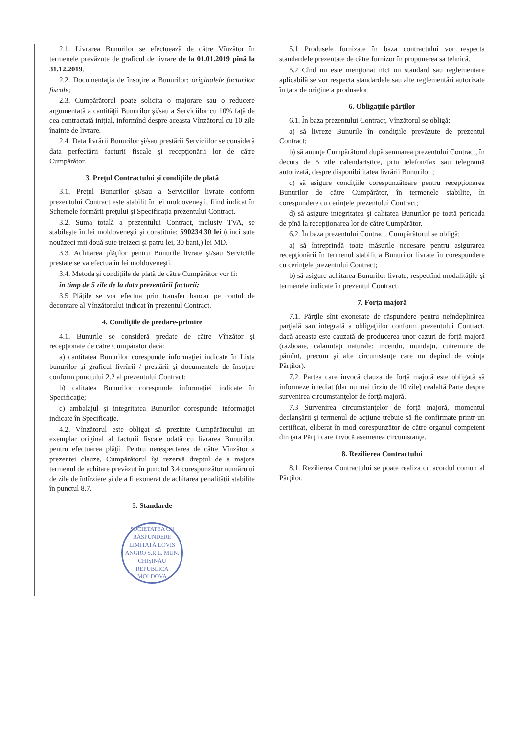2.1. Livrarea Bunurilor se efectuează de către Vînzător în termenele prevăzute de graficul de livrare de la 01.01.2019 pînă la 31.12.2019.
2.2. Documentaţia de însoţire a Bunurilor: originalele facturilor fiscale;
2.3. Cumpărătorul poate solicita o majorare sau o reducere argumentată a cantităţii Bunurilor şi/sau a Serviciilor cu 10% faţă de cea contractată iniţial, informînd despre aceasta Vînzătorul cu 10 zile înainte de livrare.
2.4. Data livrării Bunurilor şi/sau prestării Serviciilor se consideră data perfectării facturii fiscale şi recepţionării lor de către Cumpărător.
3. Preţul Contractului şi condiţiile de plată
3.1. Preţul Bunurilor şi/sau a Serviciilor livrate conform prezentului Contract este stabilit în lei moldoveneşti, fiind indicat în Schemele formării preţului şi Specificaţia prezentului Contract.
3.2. Suma totală a prezentului Contract, inclusiv TVA, se stabileşte în lei moldoveneşti şi constituie: 590234.30 lei (cinci sute nouăzeci mii două sute treizeci şi patru lei, 30 bani,) lei MD.
3.3. Achitarea plăţilor pentru Bunurile livrate şi/sau Serviciile prestate se va efectua în lei moldoveneşti.
3.4. Metoda şi condiţiile de plată de către Cumpărător vor fi:
în timp de 5 zile de la data prezentării facturii;
3.5 Plăţile se vor efectua prin transfer bancar pe contul de decontare al Vînzătorului indicat în prezentul Contract.
4. Condiţiile de predare-primire
4.1. Bunurile se consideră predate de către Vînzător şi recepţionate de către Cumpărător dacă:
a) cantitatea Bunurilor corespunde informaţiei indicate în Lista bunurilor şi graficul livrării / prestării şi documentele de însoţire conform punctului 2.2 al prezentului Contract;
b) calitatea Bunurilor corespunde informaţiei indicate în Specificaţie;
c) ambalajul şi integritatea Bunurilor corespunde informaţiei indicate în Specificaţie.
4.2. Vînzătorul este obligat să prezinte Cumpărătorului un exemplar original al facturii fiscale odată cu livrarea Bunurilor, pentru efectuarea plăţii. Pentru nerespectarea de către Vînzător a prezentei clauze, Cumpărătorul îşi rezervă dreptul de a majora termenul de achitare prevăzut în punctul 3.4 corespunzător numărului de zile de întîrziere şi de a fi exonerat de achitarea penalităţii stabilite în punctul 8.7.
5. Standarde
SOCIETATEA CU RĂSPUNDERE LIMITATĂ LOVIS ANGRO S.R.L. MUN. CHIŞINĂU REPUBLICA MOLDOVA
5.1 Produsele furnizate în baza contractului vor respecta standardele prezentate de către furnizor în propunerea sa tehnică.
5.2 Cînd nu este menţionat nici un standard sau reglementare aplicabilă se vor respecta standardele sau alte reglementări autorizate în ţara de origine a produselor.
6. Obligaţiile părţilor
6.1. În baza prezentului Contract, Vînzătorul se obligă:
a) să livreze Bunurile în condiţiile prevăzute de prezentul Contract;
b) să anunţe Cumpărătorul după semnarea prezentului Contract, în decurs de 5 zile calendaristice, prin telefon/fax sau telegramă autorizată, despre disponibilitatea livrării Bunurilor ;
c) să asigure condiţiile corespunzătoare pentru recepţionarea Bunurilor de către Cumpărător, în termenele stabilite, în corespundere cu cerinţele prezentului Contract;
d) să asigure integritatea şi calitatea Bunurilor pe toată perioada de pînă la recepţionarea lor de către Cumpărător.
6.2. În baza prezentului Contract, Cumpărătorul se obligă:
a) să întreprindă toate măsurile necesare pentru asigurarea recepţionării în termenul stabilit a Bunurilor livrate în corespundere cu cerinţele prezentului Contract;
b) să asigure achitarea Bunurilor livrate, respectînd modalităţile şi termenele indicate în prezentul Contract.
7. Forţa majoră
7.1. Părţile sînt exonerate de răspundere pentru neîndeplinirea parţială sau integrală a obligaţiilor conform prezentului Contract, dacă aceasta este cauzată de producerea unor cazuri de forţă majoră (războaie, calamităţi naturale: incendii, inundaţii, cutremure de pămînt, precum şi alte circumstanţe care nu depind de voinţa Părţilor).
7.2. Partea care invocă clauza de forţă majoră este obligată să informeze imediat (dar nu mai tîrziu de 10 zile) cealaltă Parte despre survenirea circumstanţelor de forţă majoră.
7.3 Survenirea circumstanţelor de forţă majoră, momentul declanşării şi termenul de acţiune trebuie să fie confirmate printr-un certificat, eliberat în mod corespunzător de către organul competent din ţara Părţii care invocă asemenea circumstanţe.
8. Rezilierea Contractului
8.1. Rezilierea Contractului se poate realiza cu acordul comun al Părţilor.